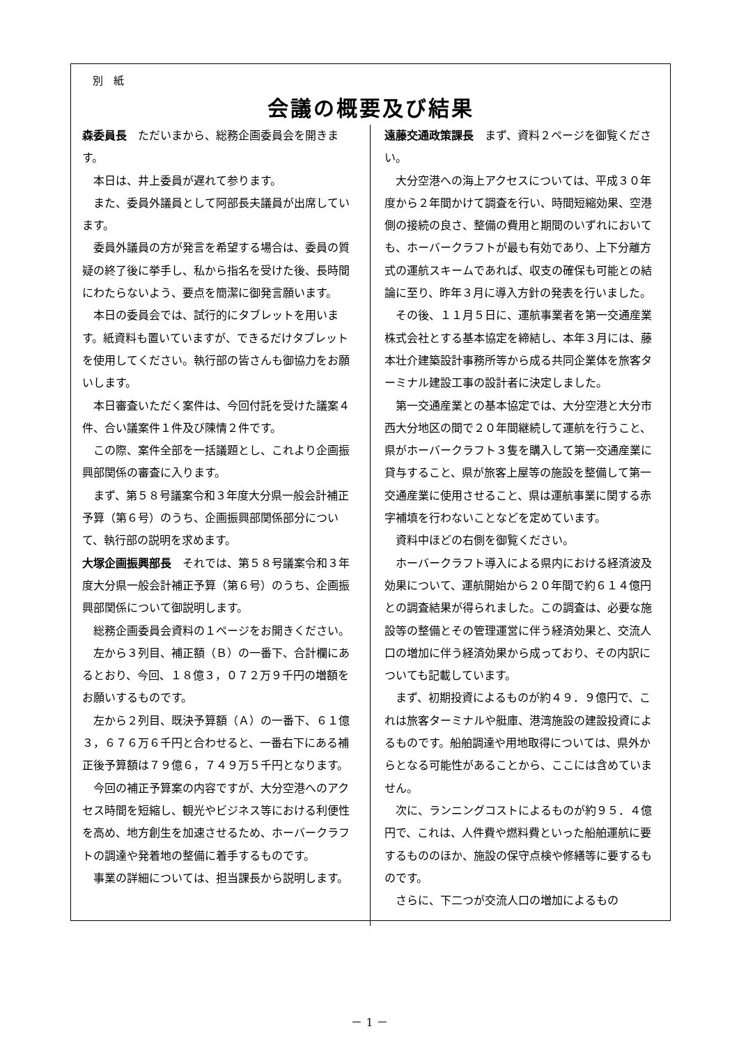別　紙
会議の概要及び結果
森委員長　ただいまから、総務企画委員会を開きます。
本日は、井上委員が遅れて参ります。
また、委員外議員として阿部長夫議員が出席しています。
委員外議員の方が発言を希望する場合は、委員の質疑の終了後に挙手し、私から指名を受けた後、長時間にわたらないよう、要点を簡潔に御発言願います。
本日の委員会では、試行的にタブレットを用います。紙資料も置いていますが、できるだけタブレットを使用してください。執行部の皆さんも御協力をお願いします。
本日審査いただく案件は、今回付託を受けた議案４件、合い議案件１件及び陳情２件です。
この際、案件全部を一括議題とし、これより企画振興部関係の審査に入ります。
まず、第５８号議案令和３年度大分県一般会計補正予算（第６号）のうち、企画振興部関係部分について、執行部の説明を求めます。
大塚企画振興部長　それでは、第５８号議案令和３年度大分県一般会計補正予算（第６号）のうち、企画振興部関係について御説明します。
総務企画委員会資料の１ページをお開きください。
左から３列目、補正額（Ｂ）の一番下、合計欄にあるとおり、今回、１８億３，０７２万９千円の増額をお願いするものです。
左から２列目、既決予算額（Ａ）の一番下、６１億３，６７６万６千円と合わせると、一番右下にある補正後予算額は７９億６，７４９万５千円となります。
今回の補正予算案の内容ですが、大分空港へのアクセス時間を短縮し、観光やビジネス等における利便性を高め、地方創生を加速させるため、ホーバークラフトの調達や発着地の整備に着手するものです。
事業の詳細については、担当課長から説明します。
遠藤交通政策課長　まず、資料２ページを御覧ください。
大分空港への海上アクセスについては、平成３０年度から２年間かけて調査を行い、時間短縮効果、空港側の接続の良さ、整備の費用と期間のいずれにおいても、ホーバークラフトが最も有効であり、上下分離方式の運航スキームであれば、収支の確保も可能との結論に至り、昨年３月に導入方針の発表を行いました。
その後、１１月５日に、運航事業者を第一交通産業株式会社とする基本協定を締結し、本年３月には、藤本壮介建築設計事務所等から成る共同企業体を旅客ターミナル建設工事の設計者に決定しました。
第一交通産業との基本協定では、大分空港と大分市西大分地区の間で２０年間継続して運航を行うこと、県がホーバークラフト３隻を購入して第一交通産業に貸与すること、県が旅客上屋等の施設を整備して第一交通産業に使用させること、県は運航事業に関する赤字補填を行わないことなどを定めています。
資料中ほどの右側を御覧ください。
ホーバークラフト導入による県内における経済波及効果について、運航開始から２０年間で約６１４億円との調査結果が得られました。この調査は、必要な施設等の整備とその管理運営に伴う経済効果と、交流人口の増加に伴う経済効果から成っており、その内訳についても記載しています。
まず、初期投資によるものが約４９．９億円で、これは旅客ターミナルや艇庫、港湾施設の建設投資によるものです。船舶調達や用地取得については、県外からとなる可能性があることから、ここには含めていません。
次に、ランニングコストによるものが約９５．４億円で、これは、人件費や燃料費といった船舶運航に要するもののほか、施設の保守点検や修繕等に要するものです。
さらに、下二つが交流人口の増加によるもの
－ 1 －